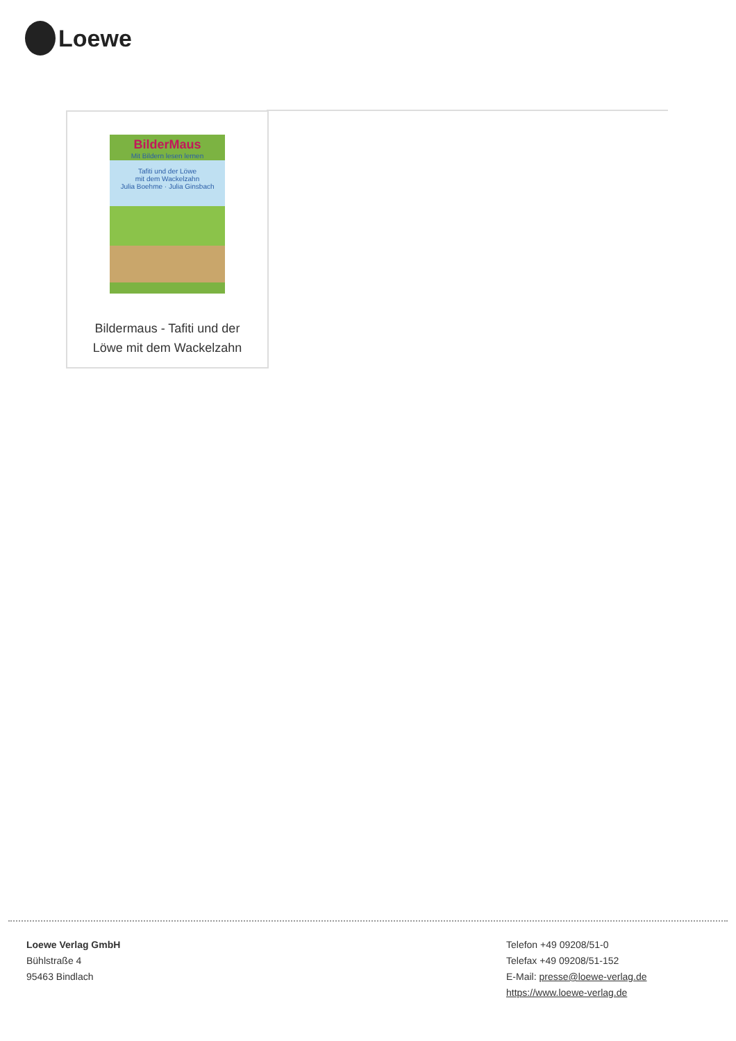Loewe
BilderMaus
Mit Bildern lesen lernen
Tafiti und der Löwe
mit dem Wackelzahn
Julia Boehme · Julia Ginsbach
Bildermaus - Tafiti und der
Löwe mit dem Wackelzahn
Loewe Verlag GmbH
Bühlstraße 4
95463 Bindlach
Telefon +49 09208/51-0
Telefax +49 09208/51-152
E-Mail: presse@loewe-verlag.de
https://www.loewe-verlag.de